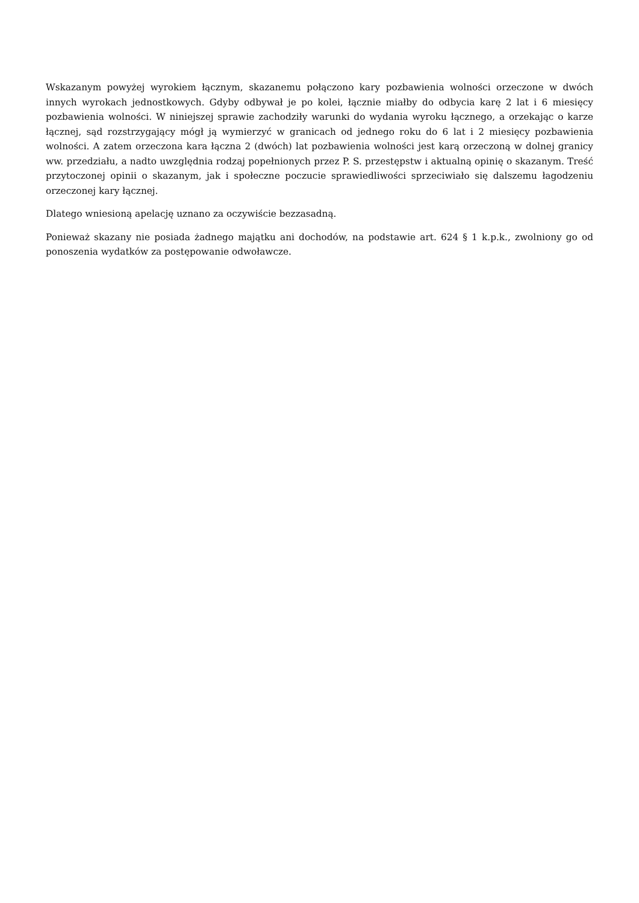Wskazanym powyżej wyrokiem łącznym, skazanemu połączono kary pozbawienia wolności orzeczone w dwóch innych wyrokach jednostkowych. Gdyby odbywał je po kolei, łącznie miałby do odbycia karę 2 lat i 6 miesięcy pozbawienia wolności. W niniejszej sprawie zachodziły warunki do wydania wyroku łącznego, a orzekając o karze łącznej, sąd rozstrzygający mógł ją wymierzyć w granicach od jednego roku do 6 lat i 2 miesięcy pozbawienia wolności. A zatem orzeczona kara łączna 2 (dwóch) lat pozbawienia wolności jest karą orzeczoną w dolnej granicy ww. przedziału, a nadto uwzględnia rodzaj popełnionych przez P. S. przestępstw i aktualną opinię o skazanym. Treść przytoczonej opinii o skazanym, jak i społeczne poczucie sprawiedliwości sprzeciwiało się dalszemu łagodzeniu orzeczonej kary łącznej.
Dlatego wniesioną apelację uznano za oczywiście bezzasadną.
Ponieważ skazany nie posiada żadnego majątku ani dochodów, na podstawie art. 624 § 1 k.p.k., zwolniony go od ponoszenia wydatków za postępowanie odwoławcze.